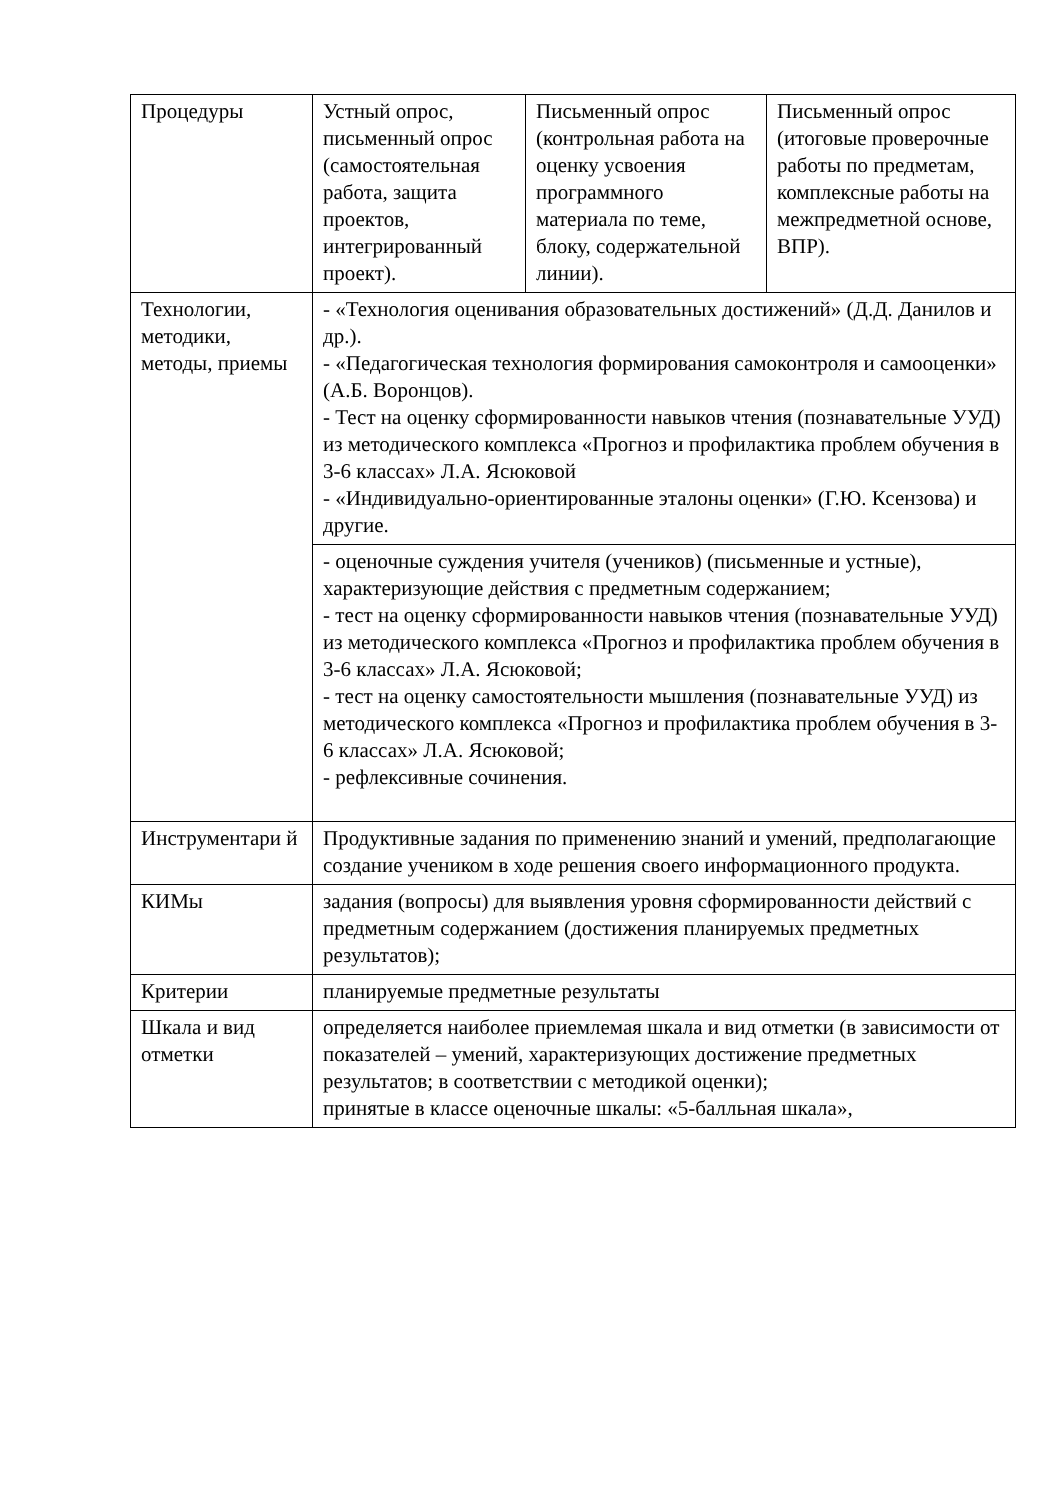| Процедуры | Устный опрос, письменный опрос (самостоятельная работа, защита проектов, интегрированный проект). | Письменный опрос (контрольная работа на оценку усвоения программного материала по теме, блоку, содержательной линии). | Письменный опрос (итоговые проверочные работы по предметам, комплексные работы на межпредметной основе, ВПР). |
| Технологии, методики, методы, приемы | - «Технология оценивания образовательных достижений» (Д.Д. Данилов и др.). - «Педагогическая технология формирования самоконтроля и самооценки» (А.Б. Воронцов). - Тест на оценку сформированности навыков чтения (познавательные УУД) из методического комплекса «Прогноз и профилактика проблем обучения в 3-6 классах» Л.А. Ясюковой - «Индивидуально-ориентированные эталоны оценки» (Г.Ю. Ксензова) и другие. | | |
| | - оценочные суждения учителя (учеников) (письменные и устные), характеризующие действия с предметным содержанием; - тест на оценку сформированности навыков чтения (познавательные УУД) из методического комплекса «Прогноз и профилактика проблем обучения в 3-6 классах» Л.А. Ясюковой; - тест на оценку самостоятельности мышления (познавательные УУД) из методического комплекса «Прогноз и профилактика проблем обучения в 3-6 классах» Л.А. Ясюковой; - рефлексивные сочинения. | | |
| Инструментари й | Продуктивные задания по применению знаний и умений, предполагающие создание учеником в ходе решения своего информационного продукта. | | |
| КИМы | задания (вопросы) для выявления уровня сформированности действий с предметным содержанием (достижения планируемых предметных результатов); | | |
| Критерии | планируемые предметные результаты | | |
| Шкала и вид отметки | определяется наиболее приемлемая шкала и вид отметки (в зависимости от показателей – умений, характеризующих достижение предметных результатов; в соответствии с методикой оценки); принятые в классе оценочные шкалы: «5-балльная шкала», | | |